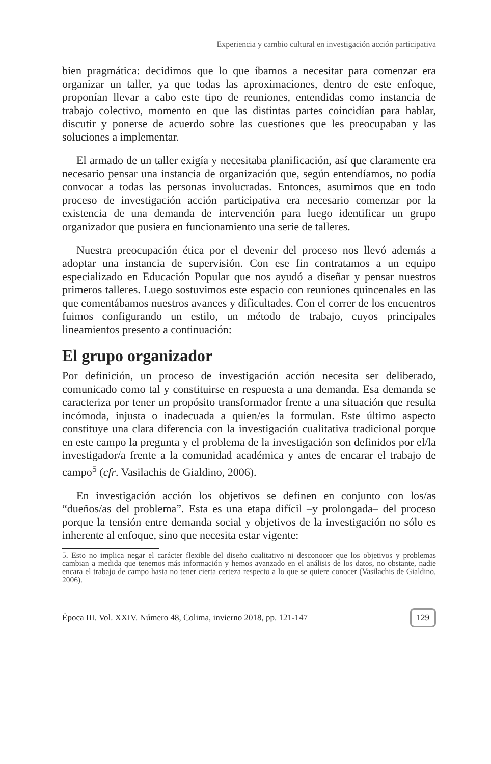Experiencia y cambio cultural en investigación acción participativa
bien pragmática: decidimos que lo que íbamos a necesitar para comenzar era organizar un taller, ya que todas las aproximaciones, dentro de este enfoque, proponían llevar a cabo este tipo de reuniones, entendidas como instancia de trabajo colectivo, momento en que las distintas partes coincidían para hablar, discutir y ponerse de acuerdo sobre las cuestiones que les preocupaban y las soluciones a implementar.
El armado de un taller exigía y necesitaba planificación, así que claramente era necesario pensar una instancia de organización que, según entendíamos, no podía convocar a todas las personas involucradas. Entonces, asumimos que en todo proceso de investigación acción participativa era necesario comenzar por la existencia de una demanda de intervención para luego identificar un grupo organizador que pusiera en funcionamiento una serie de talleres.
Nuestra preocupación ética por el devenir del proceso nos llevó además a adoptar una instancia de supervisión. Con ese fin contratamos a un equipo especializado en Educación Popular que nos ayudó a diseñar y pensar nuestros primeros talleres. Luego sostuvimos este espacio con reuniones quincenales en las que comentábamos nuestros avances y dificultades. Con el correr de los encuentros fuimos configurando un estilo, un método de trabajo, cuyos principales lineamientos presento a continuación:
El grupo organizador
Por definición, un proceso de investigación acción necesita ser deliberado, comunicado como tal y constituirse en respuesta a una demanda. Esa demanda se caracteriza por tener un propósito transformador frente a una situación que resulta incómoda, injusta o inadecuada a quien/es la formulan. Este último aspecto constituye una clara diferencia con la investigación cualitativa tradicional porque en este campo la pregunta y el problema de la investigación son definidos por el/la investigador/a frente a la comunidad académica y antes de encarar el trabajo de campo<sup>5</sup> (cfr. Vasilachis de Gialdino, 2006).
En investigación acción los objetivos se definen en conjunto con los/as “dueños/as del problema”. Esta es una etapa difícil –y prolongada– del proceso porque la tensión entre demanda social y objetivos de la investigación no sólo es inherente al enfoque, sino que necesita estar vigente:
5. Esto no implica negar el carácter flexible del diseño cualitativo ni desconocer que los objetivos y problemas cambian a medida que tenemos más información y hemos avanzado en el análisis de los datos, no obstante, nadie encara el trabajo de campo hasta no tener cierta certeza respecto a lo que se quiere conocer (Vasilachis de Gialdino, 2006).
Época III. Vol. XXIV. Número 48, Colima, invierno 2018, pp. 121-147 129